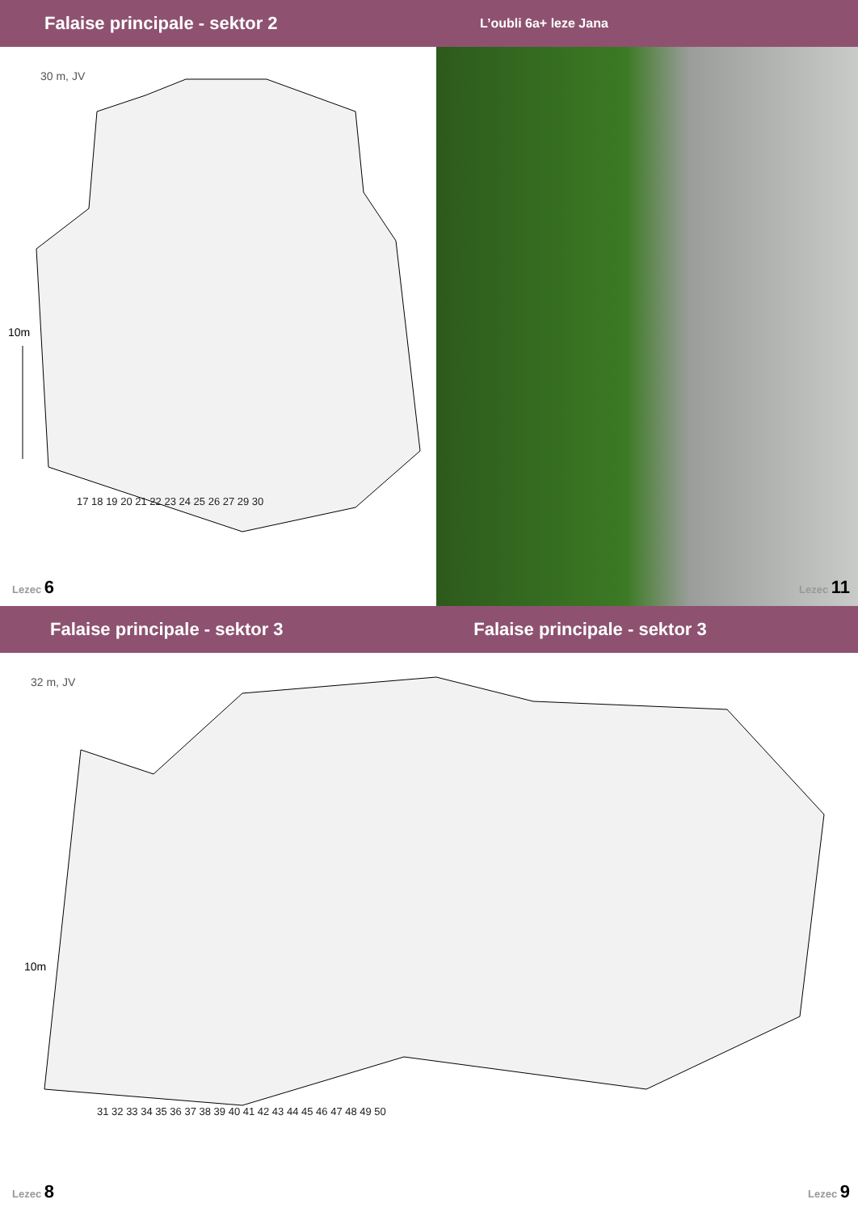Falaise principale - sektor 2
L’oubli 6a+ leze Jana
30 m, JV
10m
17 18 19 20 21 22 23 24 25 26 27 29 30
Lezec 6
Lezec 11
Falaise principale - sektor 3 Falaise principale - sektor 3
32 m, JV
10m
31 32 33 34 35 36 37 38 39 40 41 42 43 44 45 46 47 48 49 50
Lezec 8 Lezec 9